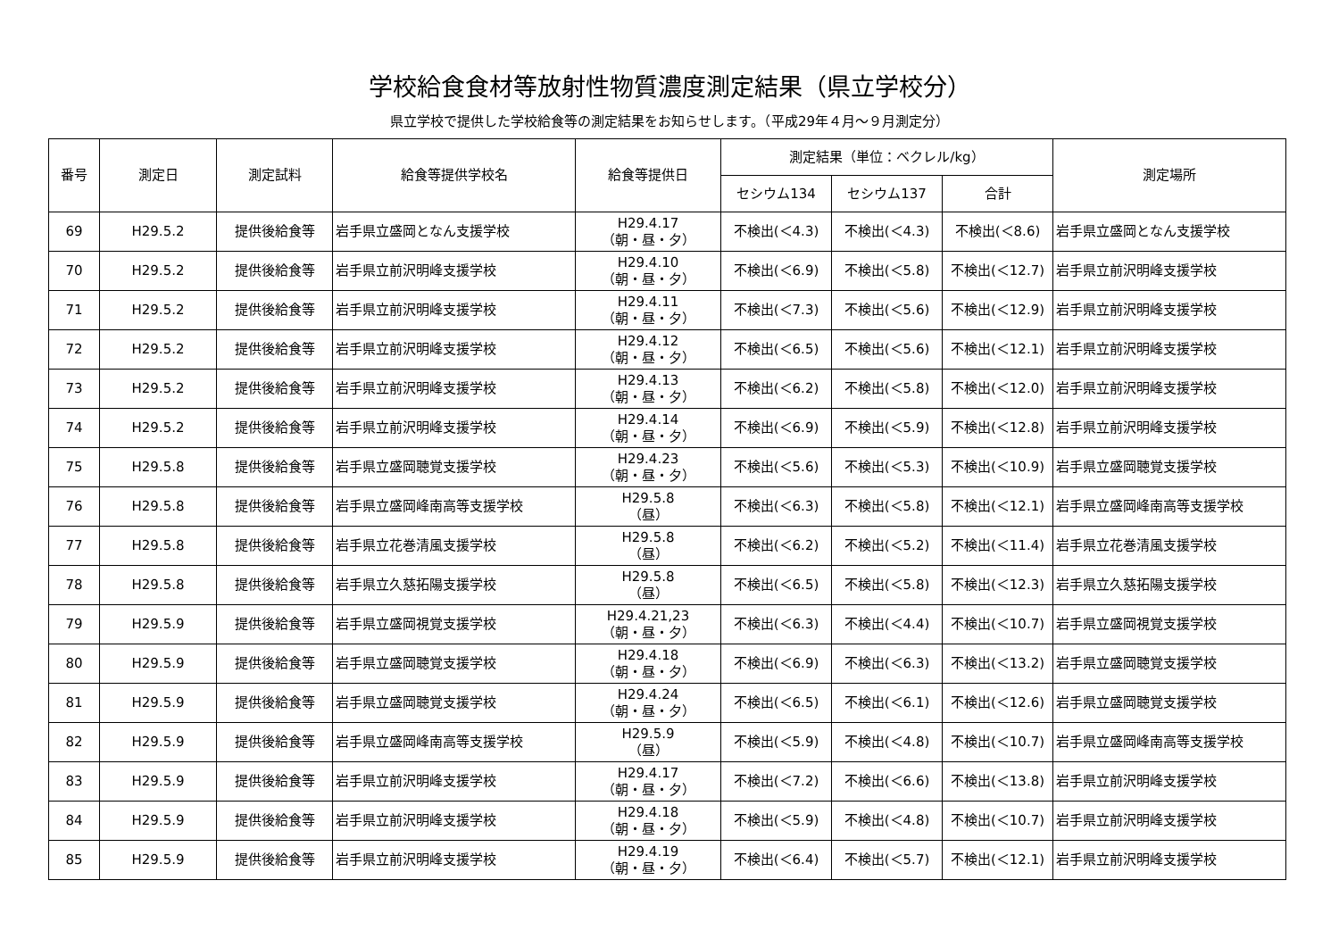学校給食食材等放射性物質濃度測定結果（県立学校分）
県立学校で提供した学校給食等の測定結果をお知らせします。（平成29年４月～９月測定分）
| 番号 | 測定日 | 測定試料 | 給食等提供学校名 | 給食等提供日 | 測定結果（単位：ベクレル/kg） | | | 測定場所 |
| --- | --- | --- | --- | --- | --- | --- | --- | --- |
| | | | | | セシウム134 | セシウム137 | 合計 | |
| 69 | H29.5.2 | 提供後給食等 | 岩手県立盛岡となん支援学校 | H29.4.17 （朝・昼・夕） | 不検出(＜4.3) | 不検出(＜4.3) | 不検出(＜8.6) | 岩手県立盛岡となん支援学校 |
| 70 | H29.5.2 | 提供後給食等 | 岩手県立前沢明峰支援学校 | H29.4.10 （朝・昼・夕） | 不検出(＜6.9) | 不検出(＜5.8) | 不検出(＜12.7) | 岩手県立前沢明峰支援学校 |
| 71 | H29.5.2 | 提供後給食等 | 岩手県立前沢明峰支援学校 | H29.4.11 （朝・昼・夕） | 不検出(＜7.3) | 不検出(＜5.6) | 不検出(＜12.9) | 岩手県立前沢明峰支援学校 |
| 72 | H29.5.2 | 提供後給食等 | 岩手県立前沢明峰支援学校 | H29.4.12 （朝・昼・夕） | 不検出(＜6.5) | 不検出(＜5.6) | 不検出(＜12.1) | 岩手県立前沢明峰支援学校 |
| 73 | H29.5.2 | 提供後給食等 | 岩手県立前沢明峰支援学校 | H29.4.13 （朝・昼・夕） | 不検出(＜6.2) | 不検出(＜5.8) | 不検出(＜12.0) | 岩手県立前沢明峰支援学校 |
| 74 | H29.5.2 | 提供後給食等 | 岩手県立前沢明峰支援学校 | H29.4.14 （朝・昼・夕） | 不検出(＜6.9) | 不検出(＜5.9) | 不検出(＜12.8) | 岩手県立前沢明峰支援学校 |
| 75 | H29.5.8 | 提供後給食等 | 岩手県立盛岡聴覚支援学校 | H29.4.23 （朝・昼・夕） | 不検出(＜5.6) | 不検出(＜5.3) | 不検出(＜10.9) | 岩手県立盛岡聴覚支援学校 |
| 76 | H29.5.8 | 提供後給食等 | 岩手県立盛岡峰南高等支援学校 | H29.5.8 （昼） | 不検出(＜6.3) | 不検出(＜5.8) | 不検出(＜12.1) | 岩手県立盛岡峰南高等支援学校 |
| 77 | H29.5.8 | 提供後給食等 | 岩手県立花巻清風支援学校 | H29.5.8 （昼） | 不検出(＜6.2) | 不検出(＜5.2) | 不検出(＜11.4) | 岩手県立花巻清風支援学校 |
| 78 | H29.5.8 | 提供後給食等 | 岩手県立久慈拓陽支援学校 | H29.5.8 （昼） | 不検出(＜6.5) | 不検出(＜5.8) | 不検出(＜12.3) | 岩手県立久慈拓陽支援学校 |
| 79 | H29.5.9 | 提供後給食等 | 岩手県立盛岡視覚支援学校 | H29.4.21,23 （朝・昼・夕） | 不検出(＜6.3) | 不検出(＜4.4) | 不検出(＜10.7) | 岩手県立盛岡視覚支援学校 |
| 80 | H29.5.9 | 提供後給食等 | 岩手県立盛岡聴覚支援学校 | H29.4.18 （朝・昼・夕） | 不検出(＜6.9) | 不検出(＜6.3) | 不検出(＜13.2) | 岩手県立盛岡聴覚支援学校 |
| 81 | H29.5.9 | 提供後給食等 | 岩手県立盛岡聴覚支援学校 | H29.4.24 （朝・昼・夕） | 不検出(＜6.5) | 不検出(＜6.1) | 不検出(＜12.6) | 岩手県立盛岡聴覚支援学校 |
| 82 | H29.5.9 | 提供後給食等 | 岩手県立盛岡峰南高等支援学校 | H29.5.9 （昼） | 不検出(＜5.9) | 不検出(＜4.8) | 不検出(＜10.7) | 岩手県立盛岡峰南高等支援学校 |
| 83 | H29.5.9 | 提供後給食等 | 岩手県立前沢明峰支援学校 | H29.4.17 （朝・昼・夕） | 不検出(＜7.2) | 不検出(＜6.6) | 不検出(＜13.8) | 岩手県立前沢明峰支援学校 |
| 84 | H29.5.9 | 提供後給食等 | 岩手県立前沢明峰支援学校 | H29.4.18 （朝・昼・夕） | 不検出(＜5.9) | 不検出(＜4.8) | 不検出(＜10.7) | 岩手県立前沢明峰支援学校 |
| 85 | H29.5.9 | 提供後給食等 | 岩手県立前沢明峰支援学校 | H29.4.19 （朝・昼・夕） | 不検出(＜6.4) | 不検出(＜5.7) | 不検出(＜12.1) | 岩手県立前沢明峰支援学校 |